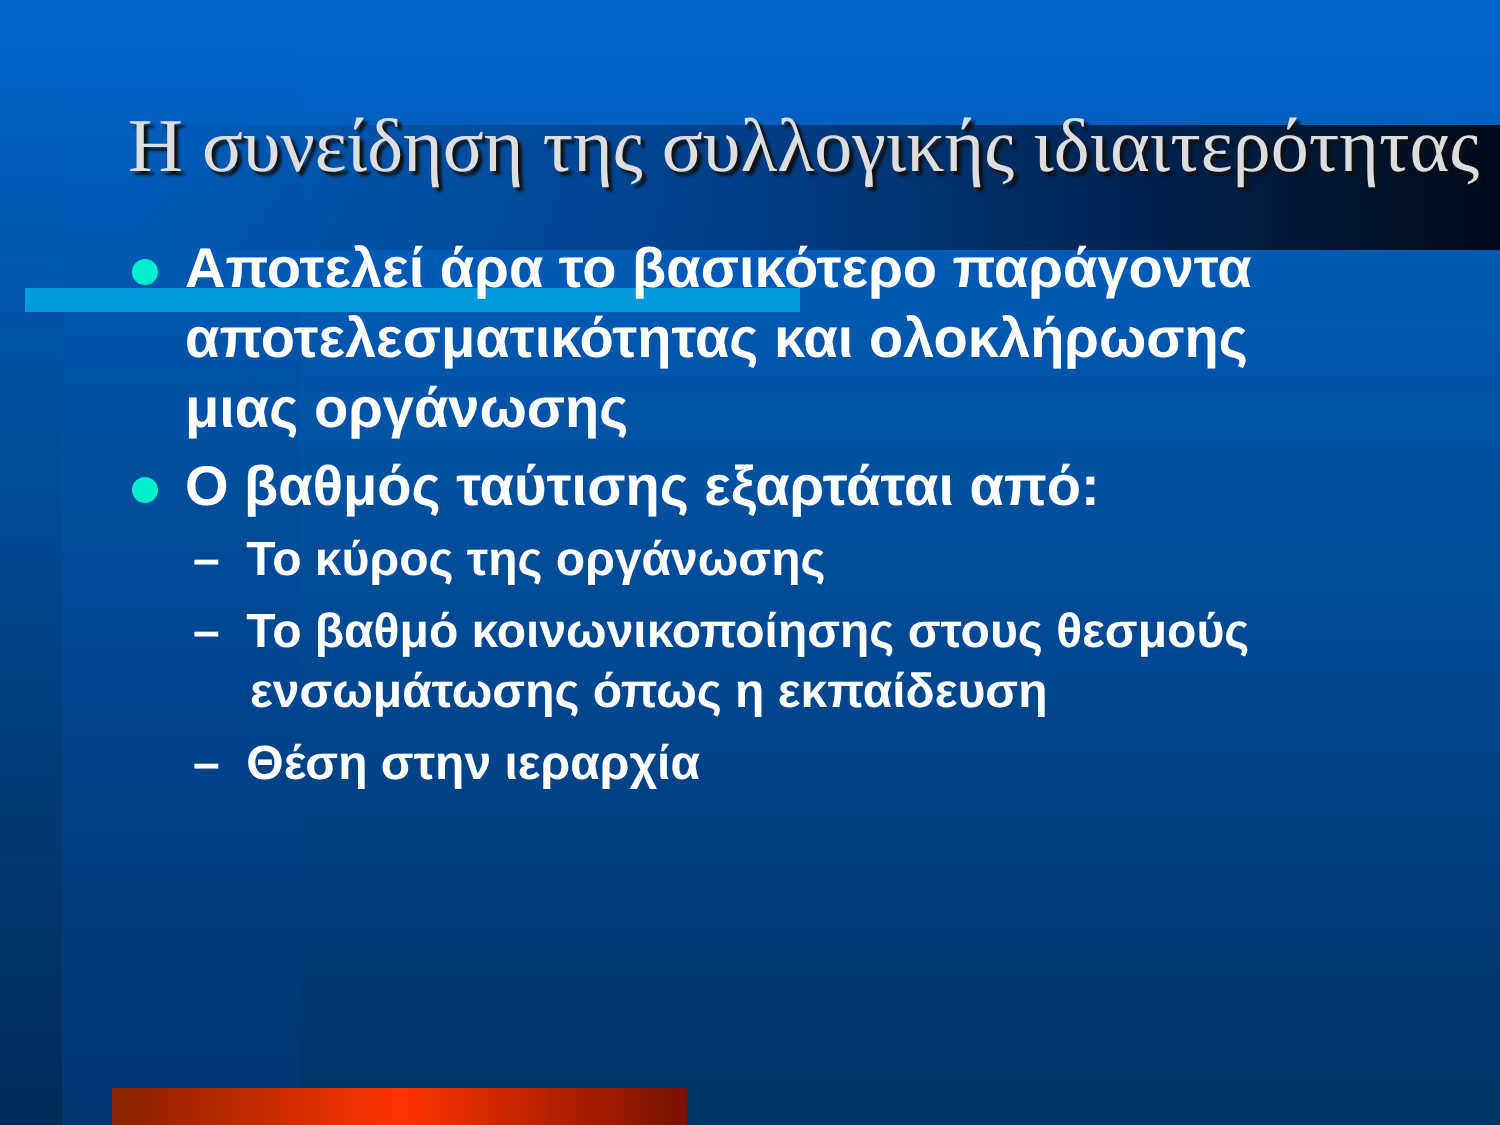Η συνείδηση της συλλογικής ιδιαιτερότητας
Αποτελεί άρα το βασικότερο παράγοντα αποτελεσματικότητας και ολοκλήρωσης μιας οργάνωσης
Ο βαθμός ταύτισης εξαρτάται από:
– Το κύρος της οργάνωσης
– Το βαθμό κοινωνικοποίησης στους θεσμούς ενσωμάτωσης όπως η εκπαίδευση
– Θέση στην ιεραρχία